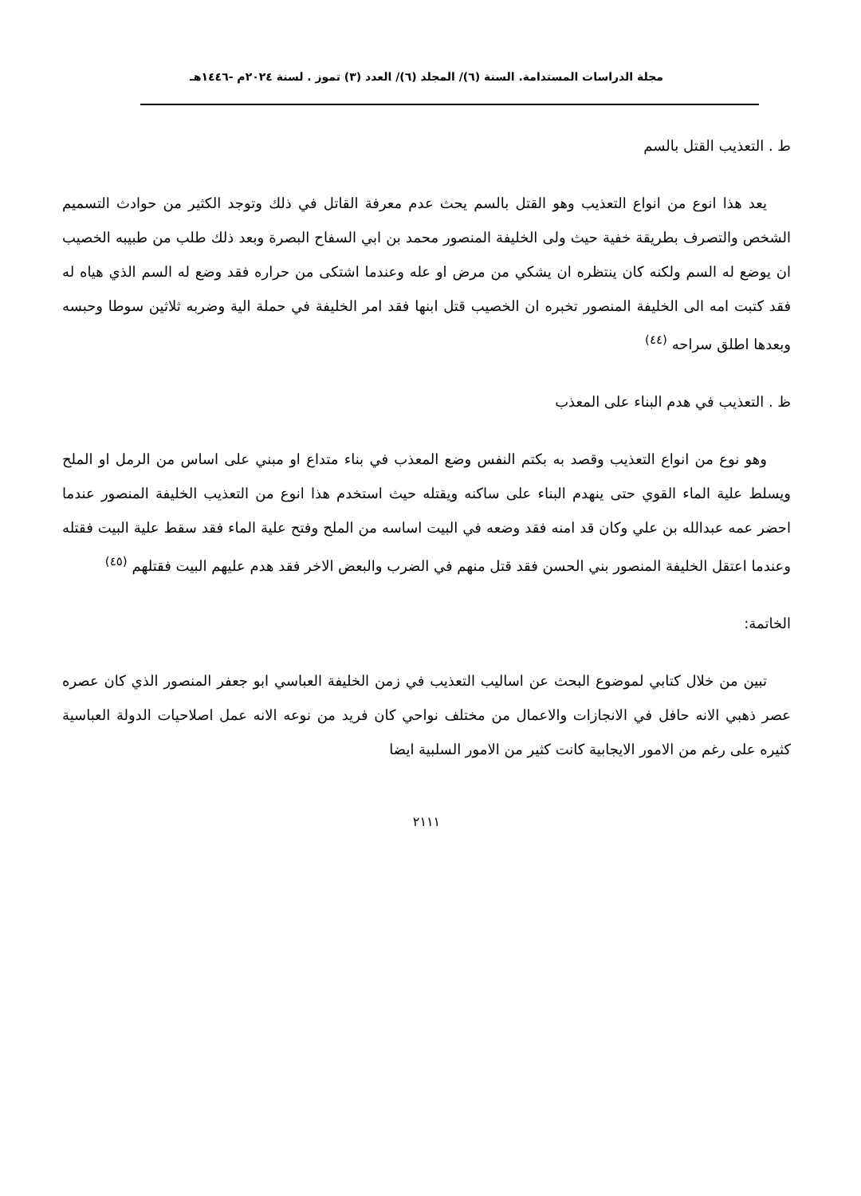مجلة الدراسات المستدامة. السنة (٦)/ المجلد (٦)/ العدد (٣) تموز . لسنة ٢٠٢٤م -١٤٤٦هـ
ط . التعذيب القتل بالسم
يعد هذا انوع من انواع التعذيب وهو القتل بالسم يحث عدم معرفة القاتل في ذلك وتوجد الكثير من حوادث التسميم الشخص والتصرف بطريقة خفية حيث ولى الخليفة المنصور محمد بن ابي السفاح البصرة وبعد ذلك طلب من طبيبه الخصيب ان يوضع له السم ولكنه كان ينتظره ان يشكي من مرض او عله وعندما اشتكى من حراره فقد وضع له السم الذي هياه له فقد كتبت امه الى الخليفة المنصور تخبره ان الخصيب قتل ابنها فقد امر الخليفة في حملة الية وضربه ثلاثين سوطا وحبسه وبعدها اطلق سراحه <sup>(٤٤)</sup>
ظ . التعذيب في هدم البناء على المعذب
وهو نوع من انواع التعذيب وقصد به بكتم النفس وضع المعذب في بناء متداع او مبني على اساس من الرمل او الملح ويسلط علية الماء القوي حتى ينهدم البناء على ساكنه ويقتله حيث استخدم هذا انوع من التعذيب الخليفة المنصور عندما احضر عمه عبدالله بن علي وكان قد امنه فقد وضعه في البيت اساسه من الملح وفتح علية الماء فقد سقط علية البيت فقتله وعندما اعتقل الخليفة المنصور بني الحسن فقد قتل منهم في الضرب والبعض الاخر فقد هدم عليهم البيت فقتلهم <sup>(٤٥)</sup>
الخاتمة:
تبين من خلال كتابي لموضوع البحث عن اساليب التعذيب في زمن الخليفة العباسي ابو جعفر المنصور الذي كان عصره عصر ذهبي الانه حافل في الانجازات والاعمال من مختلف نواحي كان فريد من نوعه الانه عمل اصلاحيات الدولة العباسية كثيره على رغم من الامور الايجابية كانت كثير من الامور السلبية ايضا
٢١١١